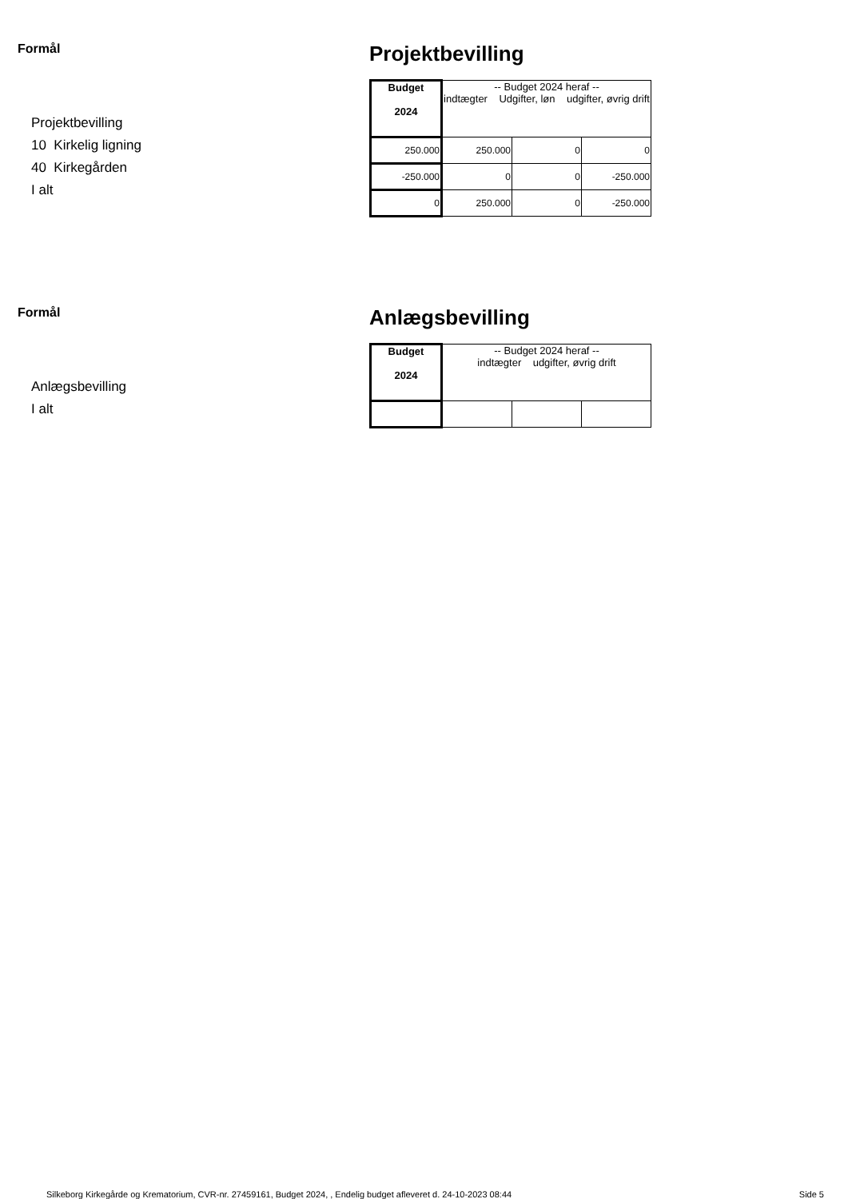Formål
Projektbevilling
10 Kirkelig ligning
40 Kirkegården
I alt
Projektbevilling
| Budget 2024 | -- Budget 2024 heraf -- indtægter Udgifter, løn udgifter, øvrig drift | | |
| 250.000 | 250.000 | 0 | 0 |
| -250.000 | 0 | 0 | -250.000 |
| 0 | 250.000 | 0 | -250.000 |
Formål
Anlægsbevilling
I alt
Anlægsbevilling
| Budget 2024 | -- Budget 2024 heraf -- indtægter udgifter, øvrig drift | | |
Silkeborg Kirkegårde og Krematorium, CVR-nr. 27459161, Budget 2024, , Endelig budget afleveret d. 24-10-2023 08:44
Side 5